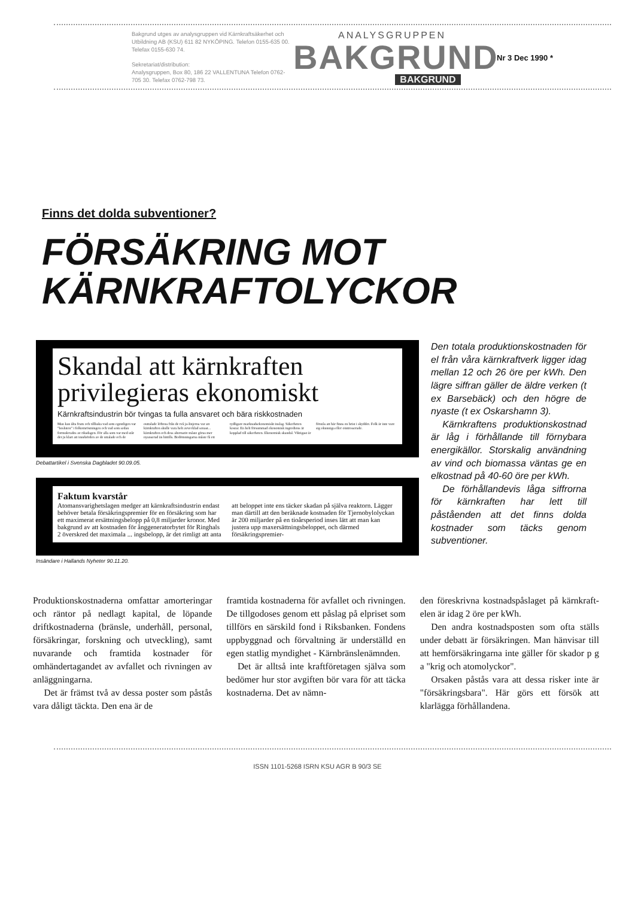Bakgrund utges av analysgruppen vid Kärnkraftsäkerhet och Utbildning AB (KSU) 611 82 NYKÖPING. Telefon 0155-635 00. Telefax 0155-630 74.
Sekretariat/distribution:
Analysgruppen, Box 80, 186 22 VALLENTUNA Telefon 0762-705 30. Telefax 0762-798 73.
ANALYSGRUPPEN
BAKGRUND
BAKGRUND
Nr 3 Dec 1990 *
Finns det dolda subventioner?
FÖRSÄKRING MOT
KÄRNKRAFTOLYCKOR
Skandal att kärnkraften privilegieras ekonomiskt
Kärnkraftsindustrin bör tvingas ta fulla ansvaret och bära riskkostnaden
Man kan älta fram och tillbaka vad som egentligen var "besluten" i folkomröstningen och vad som sedan formulerades av riksdagen. För alla som var med står det ju klart att innebörden av de uttalade och de outtalade löftena från de två ja-linjerna var att kärnkraften skulle vara helt avvecklad senast... kärnkraften och dess alternativ måste göras mer nyanserad än hittills. Bedömningarna måste få ett tydligare marknadsekonomiskt inslag. Säkerheten kostar. En helt försummad ekonomisk ingrediens är kopplad till säkerheten. Ekonomisk skandal. Viktigast är förstås att här finns en brist i skyddet. Folk är inte vare sig okunniga eller ointresserade.
Debattartikel i Svenska Dagbladet 90.09.05.
Faktum kvarstår
Atomansvarighetslagen medger att kärnkraftsindustrin endast behöver betala försäkringspremier för en försäkring som har ett maximerat ersättningsbelopp på 0,8 miljarder kronor. Med bakgrund av att kostnaden för ånggeneratorbytet för Ringhals 2 överskred det maximala ... ingsbelopp, är det rimligt att anta att beloppet inte ens täcker skadan på själva reaktorn. Lägger man därtill att den beräknade kostnaden för Tjernobylolyckan är 200 miljarder på en tioårsperiod inses lätt att man kan justera upp maxersättningsbeloppet, och därmed försäkringspremier-
Insändare i Hallands Nyheter 90.11.20.
Den totala produktionskostnaden för el från våra kärnkraftverk ligger idag mellan 12 och 26 öre per kWh. Den lägre siffran gäller de äldre verken (t ex Barsebäck) och den högre de nyaste (t ex Oskarshamn 3).
Kärnkraftens produktionskostnad är låg i förhållande till förnybara energikällor. Storskalig användning av vind och biomassa väntas ge en elkostnad på 40-60 öre per kWh.
De förhållandevis låga siffrorna för kärnkraften har lett till påståenden att det finns dolda kostnader som täcks genom subventioner.
Produktionskostnaderna omfattar amorteringar och räntor på nedlagt kapital, de löpande driftkostnaderna (bränsle, underhåll, personal, försäkringar, forskning och utveckling), samt nuvarande och framtida kostnader för omhändertagandet av avfallet och rivningen av anläggningarna.
Det är främst två av dessa poster som påstås vara dåligt täckta. Den ena är de
framtida kostnaderna för avfallet och rivningen. De tillgodoses genom ett påslag på elpriset som tillförs en särskild fond i Riksbanken. Fondens uppbyggnad och förvaltning är underställd en egen statlig myndighet - Kärnbränslenämnden.
Det är alltså inte kraftföretagen själva som bedömer hur stor avgiften bör vara för att täcka kostnaderna. Det av nämn-
den föreskrivna kostnadspåslaget på kärnkraft-elen är idag 2 öre per kWh.
Den andra kostnadsposten som ofta ställs under debatt är försäkringen. Man hänvisar till att hemförsäkringarna inte gäller för skador p g a "krig och atomolyckor".
Orsaken påstås vara att dessa risker inte är "försäkringsbara". Här görs ett försök att klarlägga förhållandena.
ISSN 1101-5268 ISRN KSU AGR B 90/3 SE